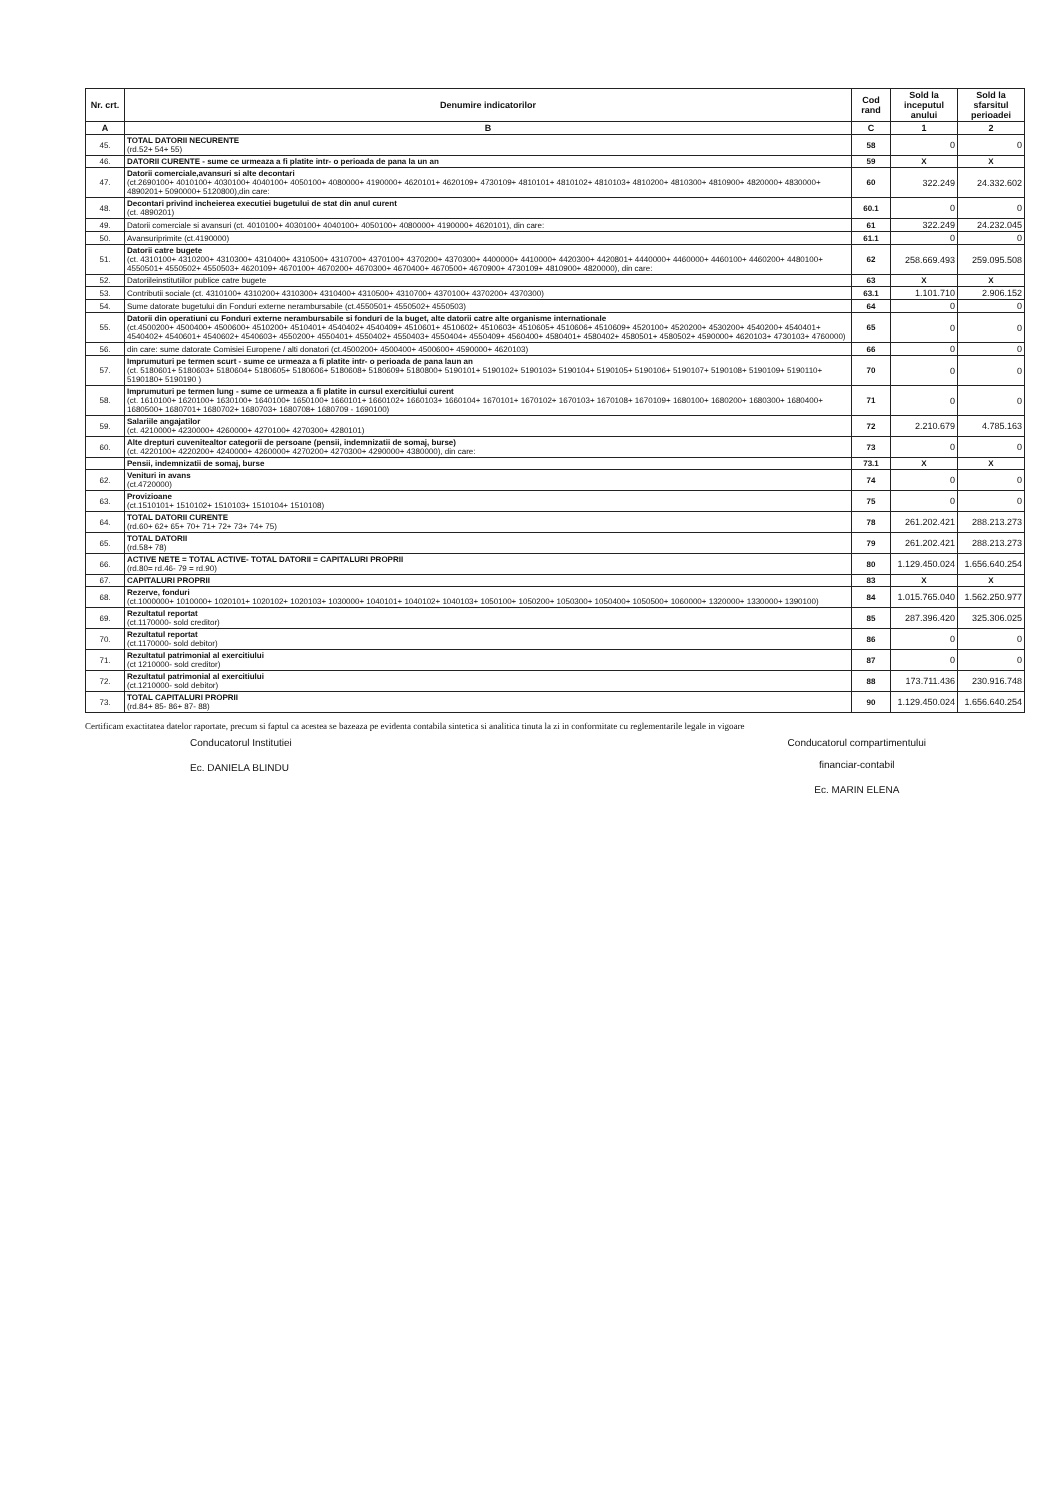| Nr. crt. | Denumire indicatorilor | Cod rand | Sold la inceputul anului | Sold la sfarsitul perioadei |
| --- | --- | --- | --- | --- |
| A | B | C | 1 | 2 |
| 45. | TOTAL DATORII NECURENTE (rd.52+ 54+ 55) | 58 | 0 | 0 |
| 46. | DATORII CURENTE - sume ce urmeaza a fi platite intr- o perioada de pana la un an | 59 | X | X |
| 47. | Datorii comerciale,avansuri si alte decontari (ct.2690100+ 4010100+ 4030100+ 4040100+ 4050100+ 4080000+ 4190000+ 4620101+ 4620109+ 4730109+ 4810101+ 4810102+ 4810103+ 4810200+ 4810300+ 4810900+ 4820000+ 4830000+ 4890201+ 5090000+ 5120800),din care: | 60 | 322.249 | 24.332.602 |
| 48. | Decontari privind incheierea executiei bugetului de stat din anul curent (ct. 4890201) | 60.1 | 0 | 0 |
| 49. | Datorii comerciale si avansuri (ct. 4010100+ 4030100+ 4040100+ 4050100+ 4080000+ 4190000+ 4620101), din care: | 61 | 322.249 | 24.232.045 |
| 50. | Avansuriprimite (ct.4190000) | 61.1 | 0 | 0 |
| 51. | Datorii catre bugete (ct. 4310100+ 4310200+ 4310300+ 4310400+ 4310500+ 4310700+ 4370100+ 4370200+ 4370300+ 4400000+ 4410000+ 4420300+ 4420801+ 4440000+ 4460000+ 4460100+ 4460200+ 4480100+ 4550501+ 4550502+ 4550503+ 4620109+ 4670100+ 4670200+ 4670300+ 4670400+ 4670500+ 4670900+ 4730109+ 4810900+ 4820000), din care: | 62 | 258.669.493 | 259.095.508 |
| 52. | Datoriileinstitutiilor publice catre bugete | 63 | X | X |
| 53. | Contributii sociale (ct. 4310100+ 4310200+ 4310300+ 4310400+ 4310500+ 4310700+ 4370100+ 4370200+ 4370300) | 63.1 | 1.101.710 | 2.906.152 |
| 54. | Sume datorate bugetului din Fonduri externe nerambursabile (ct.4550501+ 4550502+ 4550503) | 64 | 0 | 0 |
| 55. | Datorii din operatiuni cu Fonduri externe nerambursabile si fonduri de la buget, alte datorii catre alte organisme internationale (ct.4500200+ 4500400+ 4500600+ 4510200+ 4510401+ 4540402+ 4540409+ 4510601+ 4510602+ 4510603+ 4510605+ 4510606+ 4510609+ 4520100+ 4520200+ 4530200+ 4540200+ 4540401+ 4540402+ 4540601+ 4540602+ 4540603+ 4550200+ 4550401+ 4550402+ 4550403+ 4550404+ 4550409+ 4560400+ 4580401+ 4580402+ 4580501+ 4580502+ 4590000+ 4620103+ 4730103+ 4760000) | 65 | 0 | 0 |
| 56. | din care: sume datorate Comisiei Europene / alti donatori (ct.4500200+ 4500400+ 4500600+ 4590000+ 4620103) | 66 | 0 | 0 |
| 57. | Imprumuturi pe termen scurt - sume ce urmeaza a fi platite intr- o perioada de pana laun an (ct. 5180601+ 5180603+ 5180604+ 5180605+ 5180606+ 5180608+ 5180609+ 5180800+ 5190101+ 5190102+ 5190103+ 5190104+ 5190105+ 5190106+ 5190107+ 5190108+ 5190109+ 5190110+ 5190180+ 5190190 ) | 70 | 0 | 0 |
| 58. | Imprumuturi pe termen lung - sume ce urmeaza a fi platite in cursul exercitiului curent (ct. 1610100+ 1620100+ 1630100+ 1640100+ 1650100+ 1660101+ 1660102+ 1660103+ 1660104+ 1670101+ 1670102+ 1670103+ 1670108+ 1670109+ 1680100+ 1680200+ 1680300+ 1680400+ 1680500+ 1680701+ 1680702+ 1680703+ 1680708+ 1680709 - 1690100) | 71 | 0 | 0 |
| 59. | Salariile angajatilor (ct. 4210000+ 4230000+ 4260000+ 4270100+ 4270300+ 4280101) | 72 | 2.210.679 | 4.785.163 |
| 60. | Alte drepturi cuvenitealtor categorii de persoane (pensii, indemnizatii de somaj, burse) (ct. 4220100+ 4220200+ 4240000+ 4260000+ 4270200+ 4270300+ 4290000+ 4380000), din care: | 73 | 0 | 0 |
| | Pensii, indemnizatii de somaj, burse | 73.1 | X | X |
| 62. | Venituri in avans (ct.4720000) | 74 | 0 | 0 |
| 63. | Provizioane (ct.1510101+ 1510102+ 1510103+ 1510104+ 1510108) | 75 | 0 | 0 |
| 64. | TOTAL DATORII CURENTE (rd.60+ 62+ 65+ 70+ 71+ 72+ 73+ 74+ 75) | 78 | 261.202.421 | 288.213.273 |
| 65. | TOTAL DATORII (rd.58+ 78) | 79 | 261.202.421 | 288.213.273 |
| 66. | ACTIVE NETE = TOTAL ACTIVE- TOTAL DATORII = CAPITALURI PROPRII (rd.80= rd.46- 79 = rd.90) | 80 | 1.129.450.024 | 1.656.640.254 |
| 67. | CAPITALURI PROPRII | 83 | X | X |
| 68. | Rezerve, fonduri (ct.1000000+ 1010000+ 1020101+ 1020102+ 1020103+ 1030000+ 1040101+ 1040102+ 1040103+ 1050100+ 1050200+ 1050300+ 1050400+ 1050500+ 1060000+ 1320000+ 1330000+ 1390100) | 84 | 1.015.765.040 | 1.562.250.977 |
| 69. | Rezultatul reportat (ct.1170000- sold creditor) | 85 | 287.396.420 | 325.306.025 |
| 70. | Rezultatul reportat (ct.1170000- sold debitor) | 86 | 0 | 0 |
| 71. | Rezultatul patrimonial al exercitiului (ct 1210000- sold creditor) | 87 | 0 | 0 |
| 72. | Rezultatul patrimonial al exercitiului (ct.1210000- sold debitor) | 88 | 173.711.436 | 230.916.748 |
| 73. | TOTAL CAPITALURI PROPRII (rd.84+ 85- 86+ 87- 88) | 90 | 1.129.450.024 | 1.656.640.254 |
Certificam exactitatea datelor raportate, precum si faptul ca acestea se bazeaza pe evidenta contabila sintetica si analitica tinuta la zi in conformitate cu reglementarile legale in vigoare
Conducatorul Institutiei
Ec. DANIELA BLINDU
Conducatorul compartimentului
financiar-contabil
Ec. MARIN ELENA